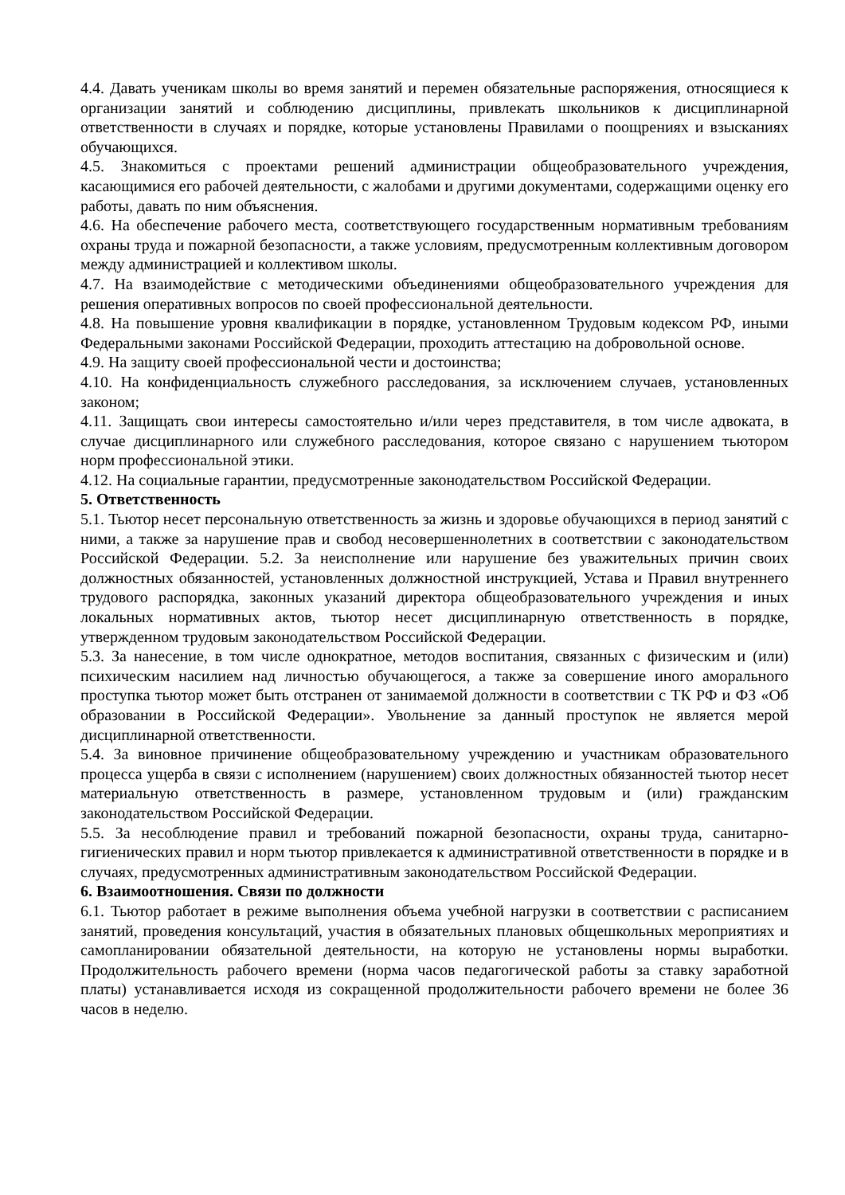4.4. Давать ученикам школы во время занятий и перемен обязательные распоряжения, относящиеся к организации занятий и соблюдению дисциплины, привлекать школьников к дисциплинарной ответственности в случаях и порядке, которые установлены Правилами о поощрениях и взысканиях обучающихся.
4.5. Знакомиться с проектами решений администрации общеобразовательного учреждения, касающимися его рабочей деятельности, с жалобами и другими документами, содержащими оценку его работы, давать по ним объяснения.
4.6. На обеспечение рабочего места, соответствующего государственным нормативным требованиям охраны труда и пожарной безопасности, а также условиям, предусмотренным коллективным договором между администрацией и коллективом школы.
4.7. На взаимодействие с методическими объединениями общеобразовательного учреждения для решения оперативных вопросов по своей профессиональной деятельности.
4.8. На повышение уровня квалификации в порядке, установленном Трудовым кодексом РФ, иными Федеральными законами Российской Федерации, проходить аттестацию на добровольной основе.
4.9. На защиту своей профессиональной чести и достоинства;
4.10. На конфиденциальность служебного расследования, за исключением случаев, установленных законом;
4.11. Защищать свои интересы самостоятельно и/или через представителя, в том числе адвоката, в случае дисциплинарного или служебного расследования, которое связано с нарушением тьютором норм профессиональной этики.
4.12. На социальные гарантии, предусмотренные законодательством Российской Федерации.
5. Ответственность
5.1. Тьютор несет персональную ответственность за жизнь и здоровье обучающихся в период занятий с ними, а также за нарушение прав и свобод несовершеннолетних в соответствии с законодательством Российской Федерации. 5.2. За неисполнение или нарушение без уважительных причин своих должностных обязанностей, установленных должностной инструкцией, Устава и Правил внутреннего трудового распорядка, законных указаний директора общеобразовательного учреждения и иных локальных нормативных актов, тьютор несет дисциплинарную ответственность в порядке, утвержденном трудовым законодательством Российской Федерации.
5.3. За нанесение, в том числе однократное, методов воспитания, связанных с физическим и (или) психическим насилием над личностью обучающегося, а также за совершение иного аморального проступка тьютор может быть отстранен от занимаемой должности в соответствии с ТК РФ и ФЗ «Об образовании в Российской Федерации». Увольнение за данный проступок не является мерой дисциплинарной ответственности.
5.4. За виновное причинение общеобразовательному учреждению и участникам образовательного процесса ущерба в связи с исполнением (нарушением) своих должностных обязанностей тьютор несет материальную ответственность в размере, установленном трудовым и (или) гражданским законодательством Российской Федерации.
5.5. За несоблюдение правил и требований пожарной безопасности, охраны труда, санитарно-гигиенических правил и норм тьютор привлекается к административной ответственности в порядке и в случаях, предусмотренных административным законодательством Российской Федерации.
6. Взаимоотношения. Связи по должности
6.1. Тьютор работает в режиме выполнения объема учебной нагрузки в соответствии с расписанием занятий, проведения консультаций, участия в обязательных плановых общешкольных мероприятиях и самопланировании обязательной деятельности, на которую не установлены нормы выработки. Продолжительность рабочего времени (норма часов педагогической работы за ставку заработной платы) устанавливается исходя из сокращенной продолжительности рабочего времени не более 36 часов в неделю.